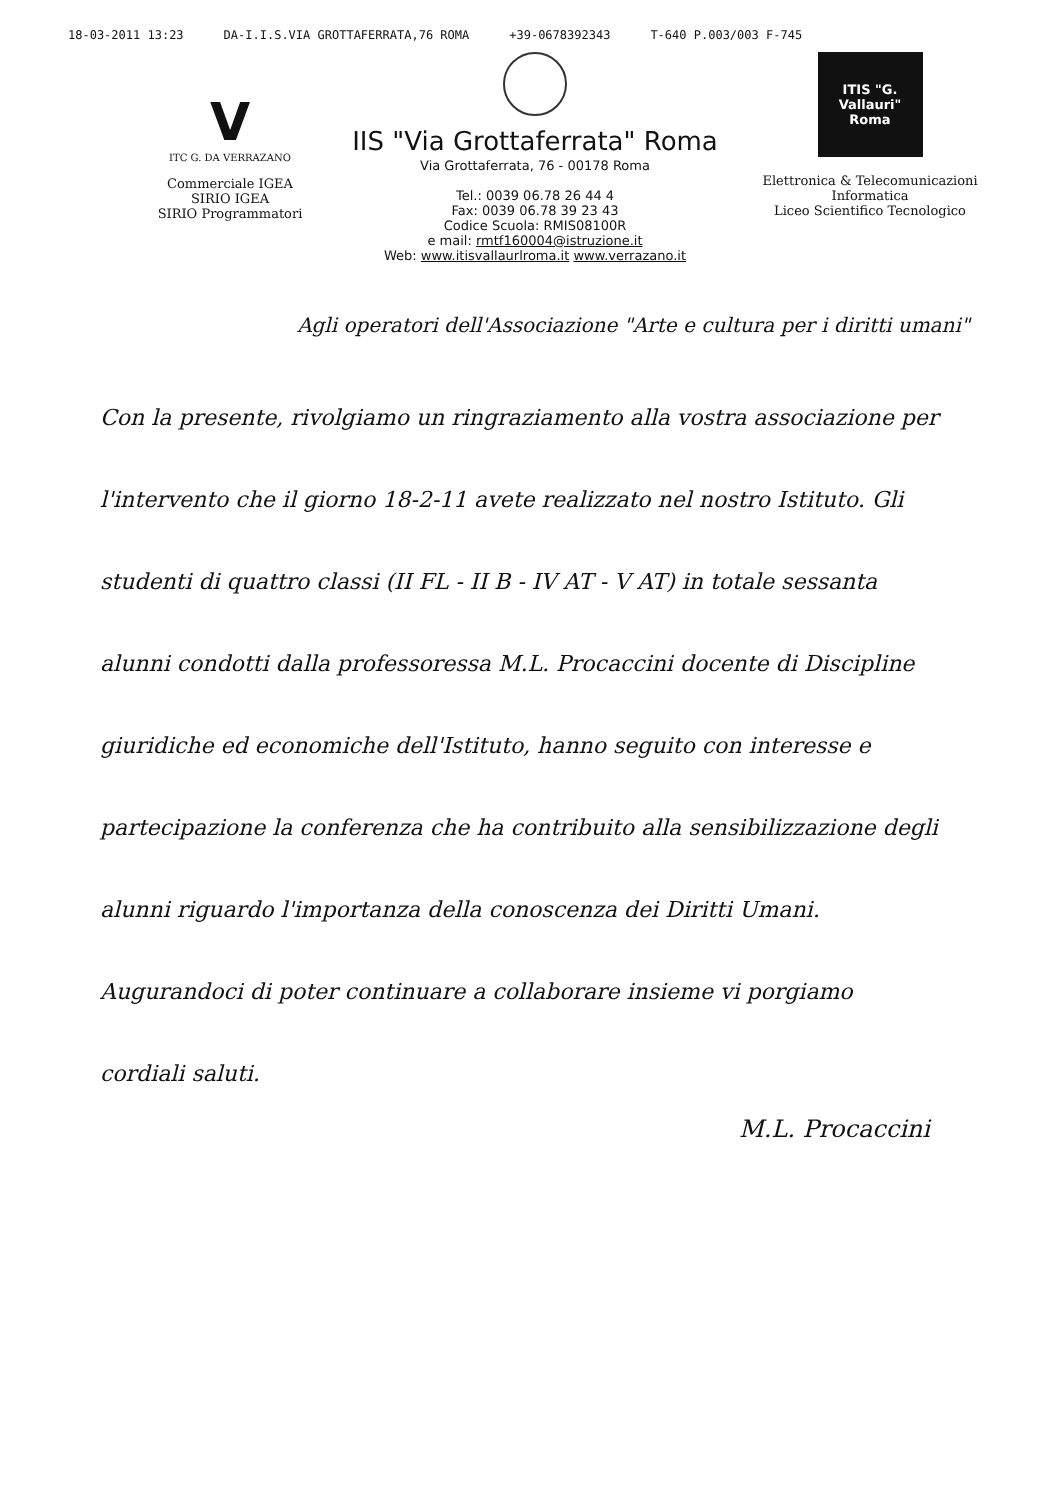18-03-2011 13:23 DA-I.I.S.VIA GROTTAFERRATA,76 ROMA +39-0678392343 T-640 P.003/003 F-745
V
ITC G. DA VERRAZANO
Commerciale IGEA
SIRIO IGEA
SIRIO Programmatori
IIS "Via Grottaferrata" Roma
Via Grottaferrata, 76 - 00178 Roma
Tel.: 0039 06.78 26 44 4
Fax: 0039 06.78 39 23 43
Codice Scuola: RMIS08100R
e mail: rmtf160004@istruzione.it
Web: www.itisvallaurlroma.it www.verrazano.it
ITIS "G. Vallauri" Roma
Elettronica & Telecomunicazioni
Informatica
Liceo Scientifico Tecnologico
Agli operatori dell'Associazione "Arte e cultura per i diritti umani"
Con la presente, rivolgiamo un ringraziamento alla vostra associazione per l'intervento che il giorno 18-2-11 avete realizzato nel nostro Istituto. Gli studenti di quattro classi (II FL - II B - IV AT - V AT) in totale sessanta alunni condotti dalla professoressa M.L. Procaccini docente di Discipline giuridiche ed economiche dell'Istituto, hanno seguito con interesse e partecipazione la conferenza che ha contribuito alla sensibilizzazione degli alunni riguardo l'importanza della conoscenza dei Diritti Umani. Augurandoci di poter continuare a collaborare insieme vi porgiamo cordiali saluti.
M.L. Procaccini